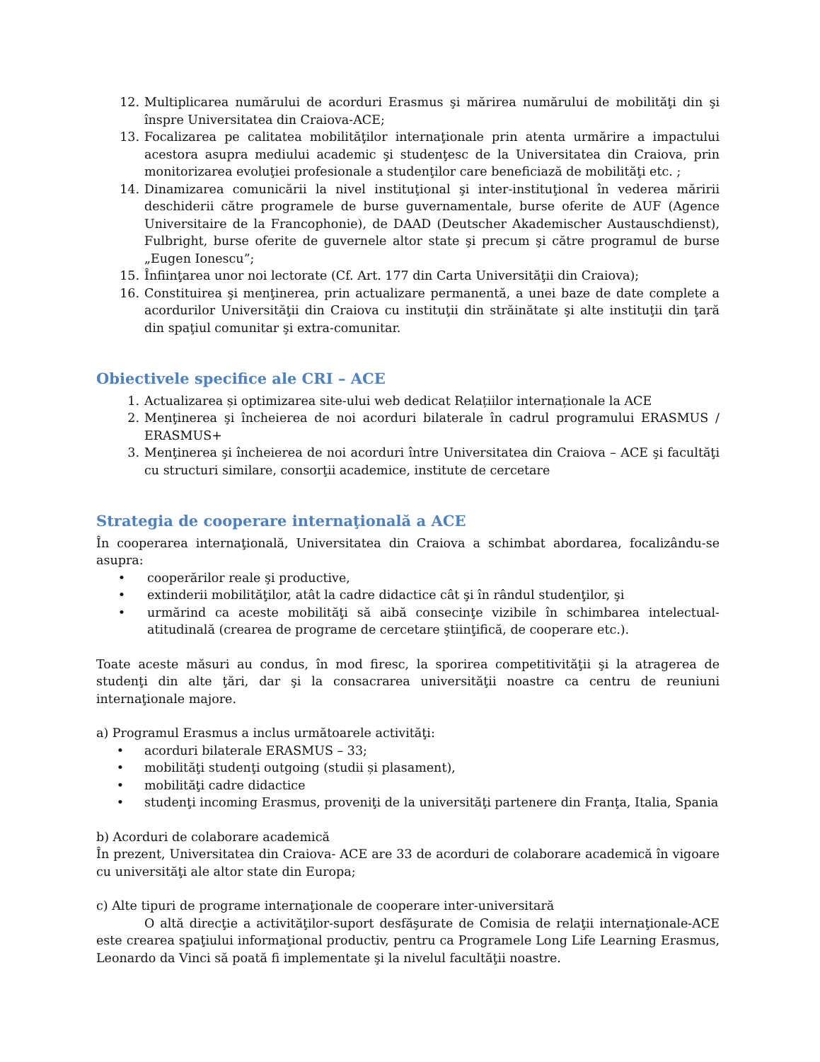12. Multiplicarea numărului de acorduri Erasmus şi mărirea numărului de mobilităţi din şi înspre Universitatea din Craiova-ACE;
13. Focalizarea pe calitatea mobilităţilor internaţionale prin atenta urmărire a impactului acestora asupra mediului academic şi studenţesc de la Universitatea din Craiova, prin monitorizarea evoluţiei profesionale a studenţilor care beneficiază de mobilităţi etc. ;
14. Dinamizarea comunicării la nivel instituţional şi inter-instituţional în vederea măririi deschiderii către programele de burse guvernamentale, burse oferite de AUF (Agence Universitaire de la Francophonie), de DAAD (Deutscher Akademischer Austauschdienst), Fulbright, burse oferite de guvernele altor state şi precum şi către programul de burse „Eugen Ionescu”;
15. Înfiinţarea unor noi lectorate (Cf. Art. 177 din Carta Universităţii din Craiova);
16. Constituirea şi menţinerea, prin actualizare permanentă, a unei baze de date complete a acordurilor Universităţii din Craiova cu instituţii din străinătate şi alte instituţii din ţară din spaţiul comunitar şi extra-comunitar.
Obiectivele specifice ale CRI – ACE
1. Actualizarea și optimizarea site-ului web dedicat Relațiilor internaționale la ACE
2. Menţinerea şi încheierea de noi acorduri bilaterale în cadrul programului ERASMUS / ERASMUS+
3. Menţinerea şi încheierea de noi acorduri între Universitatea din Craiova – ACE şi facultăţi cu structuri similare, consorţii academice, institute de cercetare
Strategia de cooperare internaţională a ACE
În cooperarea internaţională, Universitatea din Craiova a schimbat abordarea, focalizându-se asupra:
• cooperărilor reale şi productive,
• extinderii mobilităţilor, atât la cadre didactice cât şi în rândul studenţilor, şi
• urmărind ca aceste mobilităţi să aibă consecinţe vizibile în schimbarea intelectual-atitudinală (crearea de programe de cercetare ştiinţifică, de cooperare etc.).
Toate aceste măsuri au condus, în mod firesc, la sporirea competitivităţii şi la atragerea de studenţi din alte ţări, dar şi la consacrarea universităţii noastre ca centru de reuniuni internaţionale majore.
a) Programul Erasmus a inclus următoarele activităţi:
• acorduri bilaterale ERASMUS – 33;
• mobilităţi studenţi outgoing (studii și plasament),
• mobilităţi cadre didactice
• studenţi incoming Erasmus, proveniţi de la universităţi partenere din Franţa, Italia, Spania
b) Acorduri de colaborare academică
În prezent, Universitatea din Craiova- ACE are 33 de acorduri de colaborare academică în vigoare cu universităţi ale altor state din Europa;
c) Alte tipuri de programe internaţionale de cooperare inter-universitară
O altă direcţie a activităţilor-suport desfăşurate de Comisia de relaţii internaţionale-ACE este crearea spaţiului informaţional productiv, pentru ca Programele Long Life Learning Erasmus, Leonardo da Vinci să poată fi implementate şi la nivelul facultăţii noastre.